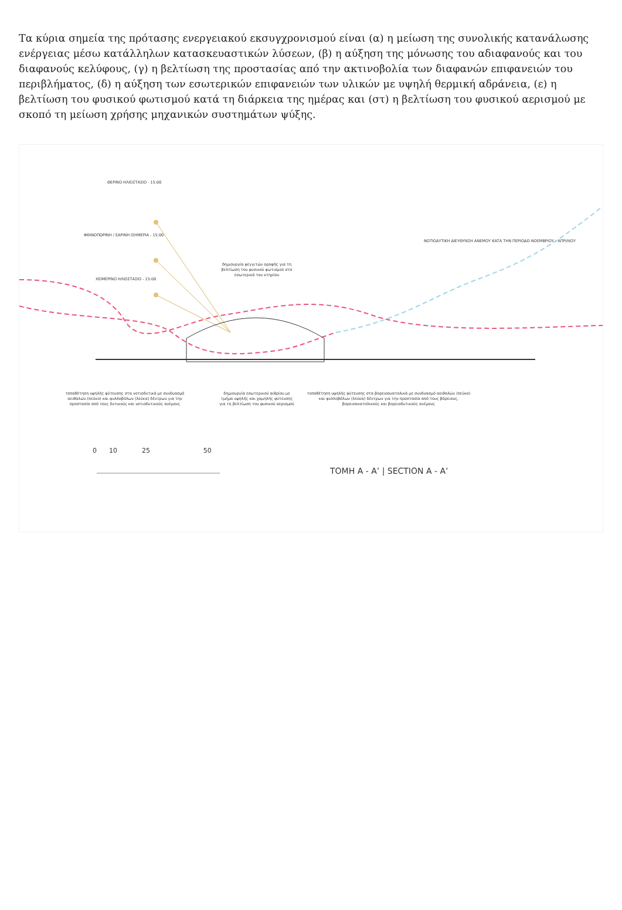Τα κύρια σημεία της πρότασης ενεργειακού εκσυγχρονισμού είναι (α) η μείωση της συνολικής κατανάλωσης ενέργειας μέσω κατάλληλων κατασκευαστικών λύσεων, (β) η αύξηση της μόνωσης του αδιαφανούς και του διαφανούς κελύφους, (γ) η βελτίωση της προστασίας από την ακτινοβολία των διαφανών επιφανειών του περιβλήματος, (δ) η αύξηση των εσωτερικών επιφανειών των υλικών με υψηλή θερμική αδράνεια, (ε) η βελτίωση του φυσικού φωτισμού κατά τη διάρκεια της ημέρας και (στ) η βελτίωση του φυσικού αερισμού με σκοπό τη μείωση χρήσης μηχανικών συστημάτων ψύξης.
0 10 25 50
ΘΕΡΙΝΟ ΗΛΙΟΣΤΑΣΙΟ - 15:00
ΦΘΙΝΟΠΩΡΙΝΗ / ΕΑΡΙΝΗ ΙΣΗΜΕΡΙΑ - 15:00
ΧΕΙΜΕΡΙΝΟ ΗΛΙΟΣΤΑΣΙΟ - 15:00
δημιουργία φεγγιτών οροφής για τη βελτίωση του φυσικού φωτισμού στο εσωτερικό του κτηρίου
ΝΟΤΙΟΔΥΤΙΚΗ ΔΙΕΥΘΥΝΣΗ ΑΝΕΜΟΥ ΚΑΤΑ ΤΗΝ ΠΕΡΙΟΔΟ ΝΟΕΜΒΡΙΟΥ - ΑΠΡΙΛΙΟΥ
τοποθέτηση υψηλής φύτευσης στα νοτιοδυτικά με συνδυασμό αειθαλών (πεύκο) και φυλλοβόλων (λεύκα) δέντρων για την προστασία από τους δυτικούς και νοτιοδυτικούς ανέμους
δημιουργία εσωτερικού αιθρίου με τμήμα υψηλής και χαμηλής φύτευσης για τη βελτίωση του φυσικού αερισμού
τοποθέτηση υψηλής φύτευσης στα βορειοανατολικά με συνδυασμό αειθαλών (πεύκο) και φυλλοβόλων (λεύκα) δέντρων για την προστασία από τους βόρειους, βορειοανατολικούς και βορειοδυτικούς ανέμους
ΤΟΜΗ Α - Α’ | SECTION A - A’